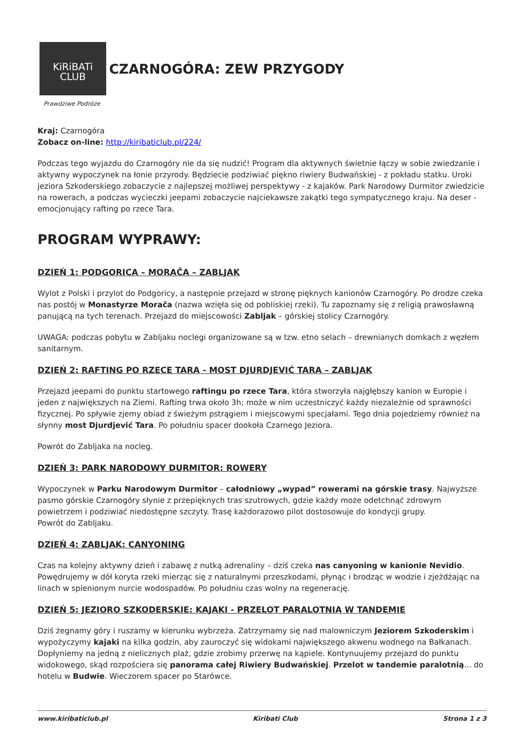KiRiBATi
CLUB
CZARNOGÓRA: ZEW PRZYGODY
Prawdziwe Podróże
Kraj: Czarnogóra
Zobacz on-line: http://kiribaticlub.pl/224/
Podczas tego wyjazdu do Czarnogóry nie da się nudzić! Program dla aktywnych świetnie łączy w sobie zwiedzanie i aktywny wypoczynek na łonie przyrody. Będziecie podziwiać piękno riwiery Budwańskiej - z pokładu statku. Uroki jeziora Szkoderskiego zobaczycie z najlepszej możliwej perspektywy - z kajaków. Park Narodowy Durmitor zwiedzicie na rowerach, a podczas wycieczki jeepami zobaczycie najciekawsze zakątki tego sympatycznego kraju. Na deser - emocjonujący rafting po rzece Tara.
PROGRAM WYPRAWY:
DZIEŃ 1: PODGORICA – MORAČA – ZABLJAK
Wylot z Polski i przylot do Podgoricy, a następnie przejazd w stronę pięknych kanionów Czarnogóry. Po drodze czeka nas postój w Monastyrze Morača (nazwa wzięła się od pobliskiej rzeki). Tu zapoznamy się z religią prawosławną panującą na tych terenach. Przejazd do miejscowości Zabljak – górskiej stolicy Czarnogóry.
UWAGA: podczas pobytu w Zabljaku noclegi organizowane są w tzw. etno selach – drewnianych domkach z węzłem sanitarnym.
DZIEŃ 2: RAFTING PO RZECE TARA - MOST DJURDJEVIĆ TARA – ZABLJAK
Przejazd jeepami do punktu startowego raftingu po rzece Tara, która stworzyła najgłębszy kanion w Europie i jeden z największych na Ziemi. Rafting trwa około 3h; może w nim uczestniczyć każdy niezależnie od sprawności fizycznej. Po spływie zjemy obiad z świeżym pstrągiem i miejscowymi specjałami. Tego dnia pojedziemy również na słynny most Djurdjević Tara. Po południu spacer dookoła Czarnego Jeziora.
Powrót do Zabljaka na nocleg.
DZIEŃ 3: PARK NARODOWY DURMITOR: ROWERY
Wypoczynek w Parku Narodowym Durmitor – całodniowy „wypad” rowerami na górskie trasy. Najwyższe pasmo górskie Czarnogóry słynie z przepięknych tras szutrowych, gdzie każdy może odetchnąć zdrowym powietrzem i podziwiać niedostępne szczyty. Trasę każdorazowo pilot dostosowuje do kondycji grupy.
Powrót do Zabljaku.
DZIEŃ 4: ZABLJAK: CANYONING
Czas na kolejny aktywny dzień i zabawę z nutką adrenaliny – dziś czeka nas canyoning w kanionie Nevidio. Powędrujemy w dół koryta rzeki mierząc się z naturalnymi przeszkodami, płynąc i brodząc w wodzie i zjeżdżając na linach w spienionym nurcie wodospadów. Po południu czas wolny na regenerację.
DZIEŃ 5: JEZIORO SZKODERSKIE: KAJAKI - PRZELOT PARALOTNIĄ W TANDEMIE
Dziś żegnamy góry i ruszamy w kierunku wybrzeża. Zatrzymamy się nad malowniczym Jeziorem Szkoderskim i wypożyczymy kajaki na kilka godzin, aby zauroczyć się widokami największego akwenu wodnego na Bałkanach. Dopłyniemy na jedną z nielicznych plaż, gdzie zrobimy przerwę na kąpiele. Kontynuujemy przejazd do punktu widokowego, skąd rozpościera się panorama całej Riwiery Budwańskiej. Przelot w tandemie paralotnią... do hotelu w Budwie. Wieczorem spacer po Starówce.
www.kiribaticlub.pl Kiribati Club Strona 1 z 3